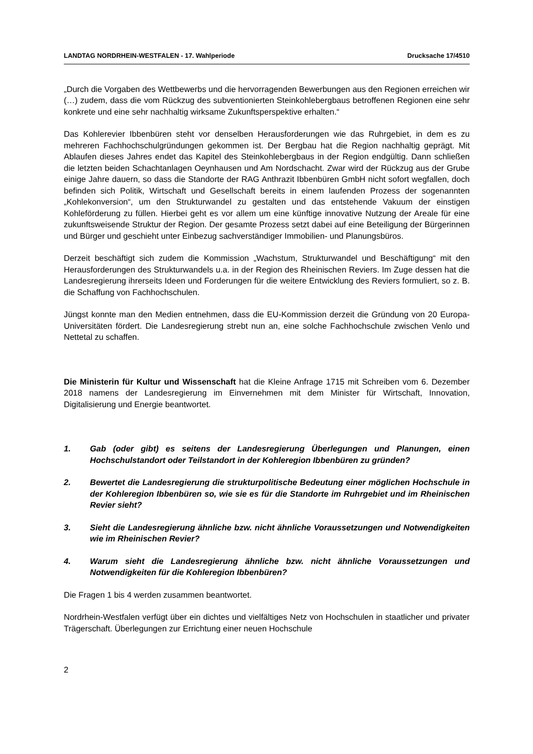LANDTAG NORDRHEIN-WESTFALEN - 17. Wahlperiode Drucksache 17/4510
„Durch die Vorgaben des Wettbewerbs und die hervorragenden Bewerbungen aus den Regionen erreichen wir (…) zudem, dass die vom Rückzug des subventionierten Steinkohlebergbaus betroffenen Regionen eine sehr konkrete und eine sehr nachhaltig wirksame Zukunftsperspektive erhalten.“
Das Kohlerevier Ibbenbüren steht vor denselben Herausforderungen wie das Ruhrgebiet, in dem es zu mehreren Fachhochschulgründungen gekommen ist. Der Bergbau hat die Region nachhaltig geprägt. Mit Ablaufen dieses Jahres endet das Kapitel des Steinkohlebergbaus in der Region endgültig. Dann schließen die letzten beiden Schachtanlagen Oeynhausen und Am Nordschacht. Zwar wird der Rückzug aus der Grube einige Jahre dauern, so dass die Standorte der RAG Anthrazit Ibbenbüren GmbH nicht sofort wegfallen, doch befinden sich Politik, Wirtschaft und Gesellschaft bereits in einem laufenden Prozess der sogenannten „Kohlekonversion“, um den Strukturwandel zu gestalten und das entstehende Vakuum der einstigen Kohleförderung zu füllen. Hierbei geht es vor allem um eine künftige innovative Nutzung der Areale für eine zukunftsweisende Struktur der Region. Der gesamte Prozess setzt dabei auf eine Beteiligung der Bürgerinnen und Bürger und geschieht unter Einbezug sachverständiger Immobilien- und Planungsbüros.
Derzeit beschäftigt sich zudem die Kommission „Wachstum, Strukturwandel und Beschäftigung“ mit den Herausforderungen des Strukturwandels u.a. in der Region des Rheinischen Reviers. Im Zuge dessen hat die Landesregierung ihrerseits Ideen und Forderungen für die weitere Entwicklung des Reviers formuliert, so z. B. die Schaffung von Fachhochschulen.
Jüngst konnte man den Medien entnehmen, dass die EU-Kommission derzeit die Gründung von 20 Europa-Universitäten fördert. Die Landesregierung strebt nun an, eine solche Fachhochschule zwischen Venlo und Nettetal zu schaffen.
Die Ministerin für Kultur und Wissenschaft hat die Kleine Anfrage 1715 mit Schreiben vom 6. Dezember 2018 namens der Landesregierung im Einvernehmen mit dem Minister für Wirtschaft, Innovation, Digitalisierung und Energie beantwortet.
1. Gab (oder gibt) es seitens der Landesregierung Überlegungen und Planungen, einen Hochschulstandort oder Teilstandort in der Kohleregion Ibbenbüren zu gründen?
2. Bewertet die Landesregierung die strukturpolitische Bedeutung einer möglichen Hochschule in der Kohleregion Ibbenbüren so, wie sie es für die Standorte im Ruhrgebiet und im Rheinischen Revier sieht?
3. Sieht die Landesregierung ähnliche bzw. nicht ähnliche Voraussetzungen und Notwendigkeiten wie im Rheinischen Revier?
4. Warum sieht die Landesregierung ähnliche bzw. nicht ähnliche Voraussetzungen und Notwendigkeiten für die Kohleregion Ibbenbüren?
Die Fragen 1 bis 4 werden zusammen beantwortet.
Nordrhein-Westfalen verfügt über ein dichtes und vielfältiges Netz von Hochschulen in staatlicher und privater Trägerschaft. Überlegungen zur Errichtung einer neuen Hochschule
2